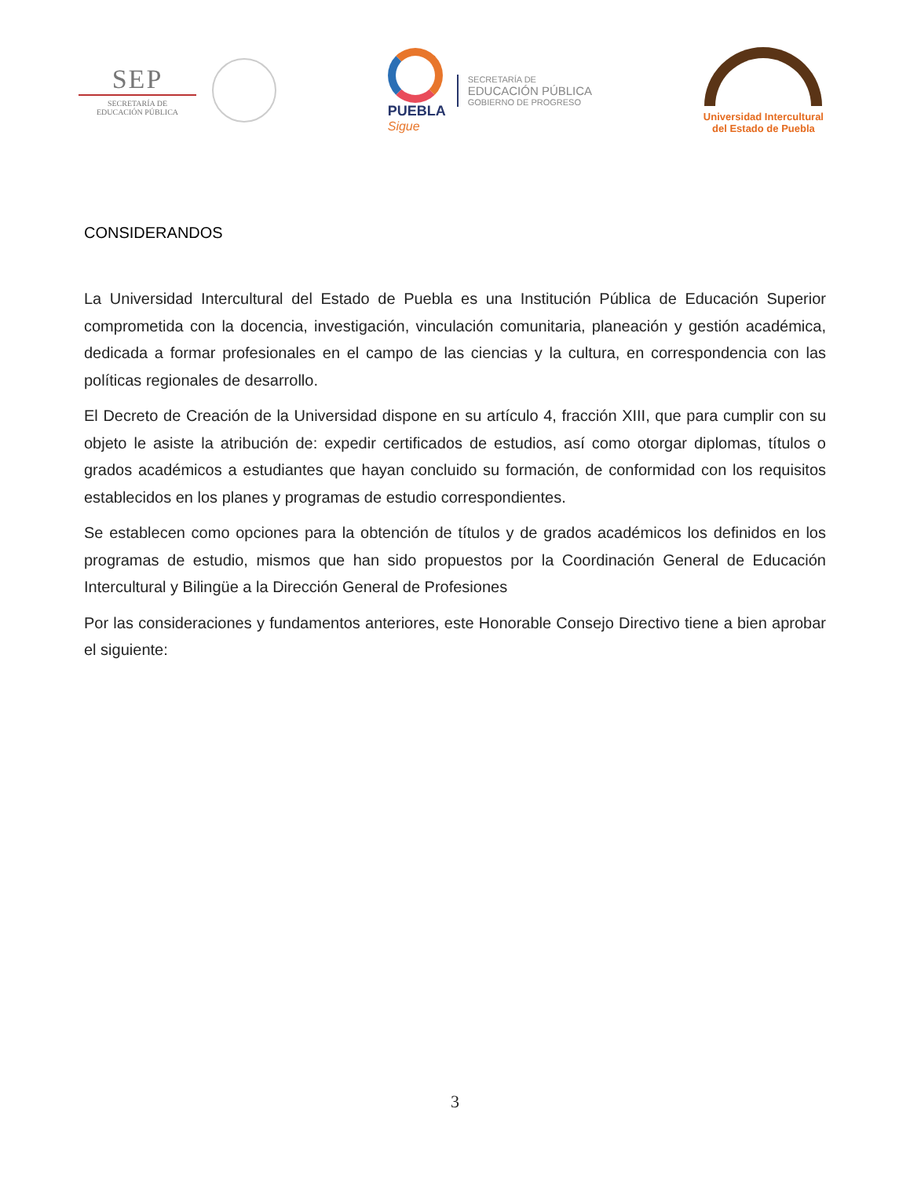SEP
SECRETARÍA DE
EDUCACIÓN PÚBLICA
PUEBLA
Sigue
SECRETARÍA DE
EDUCACIÓN PÚBLICA
GOBIERNO DE PROGRESO
Universidad Intercultural
del Estado de Puebla
CONSIDERANDOS
La Universidad Intercultural del Estado de Puebla es una Institución Pública de Educación Superior comprometida con la docencia, investigación, vinculación comunitaria, planeación y gestión académica, dedicada a formar profesionales en el campo de las ciencias y la cultura, en correspondencia con las políticas regionales de desarrollo.
El Decreto de Creación de la Universidad dispone en su artículo 4, fracción XIII, que para cumplir con su objeto le asiste la atribución de: expedir certificados de estudios, así como otorgar diplomas, títulos o grados académicos a estudiantes que hayan concluido su formación, de conformidad con los requisitos establecidos en los planes y programas de estudio correspondientes.
Se establecen como opciones para la obtención de títulos y de grados académicos los definidos en los programas de estudio, mismos que han sido propuestos por la Coordinación General de Educación Intercultural y Bilingüe a la Dirección General de Profesiones
Por las consideraciones y fundamentos anteriores, este Honorable Consejo Directivo tiene a bien aprobar el siguiente:
3